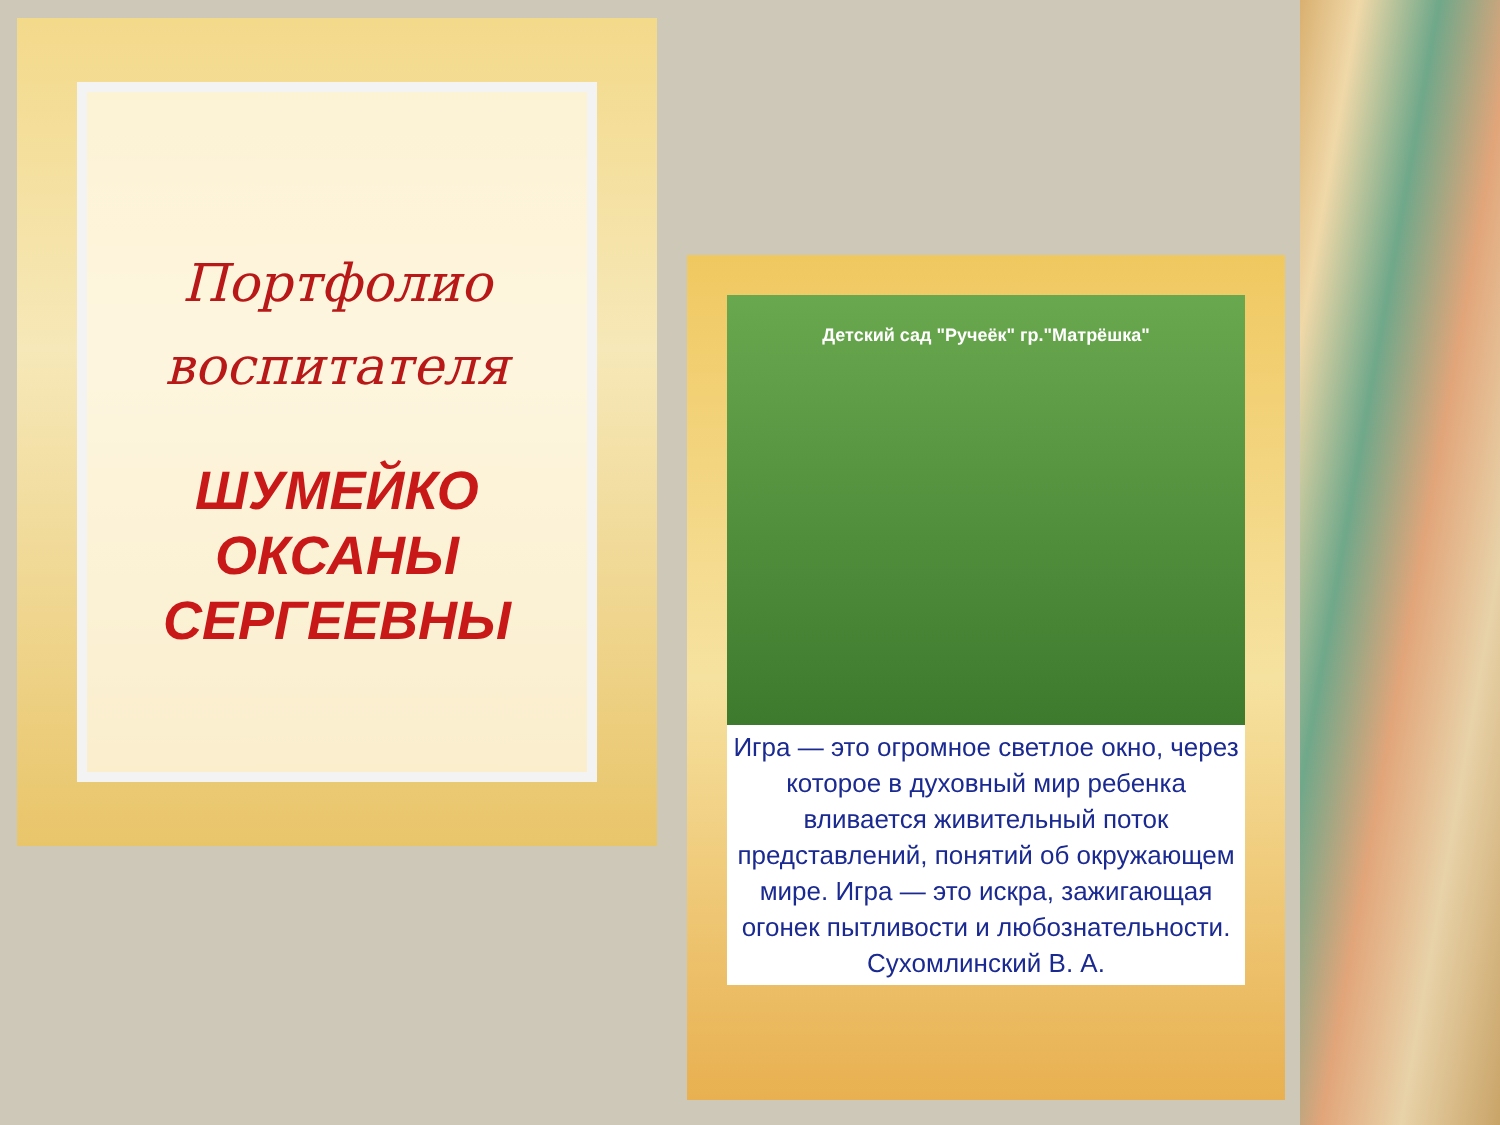Портфолио
воспитателя
ШУМЕЙКО
ОКСАНЫ
СЕРГЕЕВНЫ
Детский сад "Ручеёк" гр."Матрёшка"
Игра — это огромное светлое окно, через которое в духовный мир ребенка вливается живительный поток представлений, понятий об окружающем мире. Игра — это искра, зажигающая огонек пытливости и любознательности.
Сухомлинский В. А.